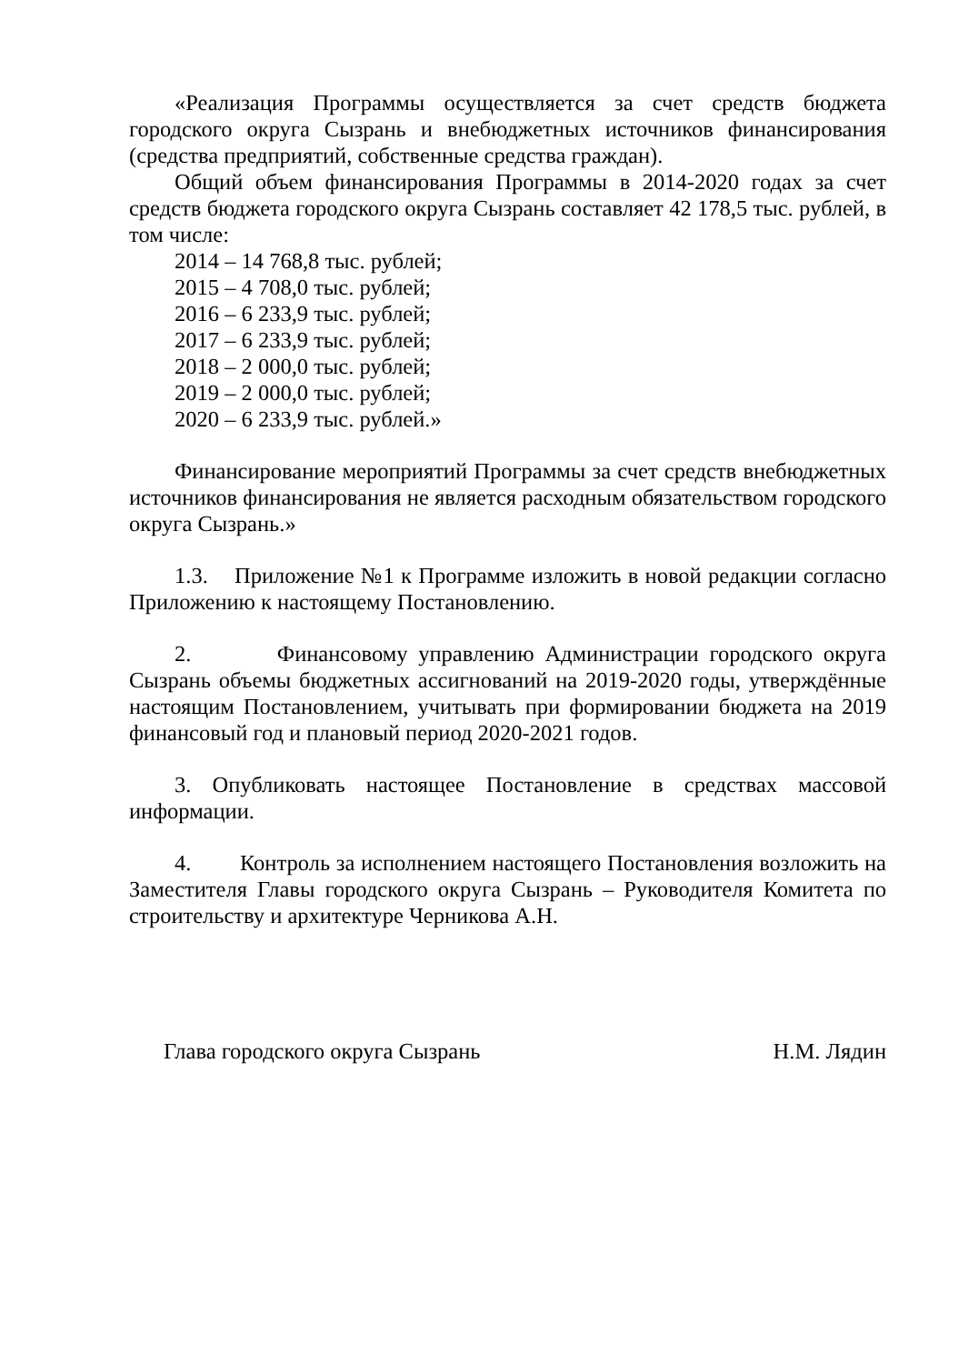«Реализация Программы осуществляется за счет средств бюджета городского округа Сызрань и внебюджетных источников финансирования (средства предприятий, собственные средства граждан).
Общий объем финансирования Программы в 2014-2020 годах за счет средств бюджета городского округа Сызрань составляет 42 178,5 тыс. рублей, в том числе:
2014 – 14 768,8 тыс. рублей;
2015 – 4 708,0 тыс. рублей;
2016 – 6 233,9 тыс. рублей;
2017 – 6 233,9 тыс. рублей;
2018 – 2 000,0 тыс. рублей;
2019 – 2 000,0 тыс. рублей;
2020 – 6 233,9 тыс. рублей.»
Финансирование мероприятий Программы за счет средств внебюджетных источников финансирования не является расходным обязательством городского округа Сызрань.»
1.3. Приложение №1 к Программе изложить в новой редакции согласно Приложению к настоящему Постановлению.
2. Финансовому управлению Администрации городского округа Сызрань объемы бюджетных ассигнований на 2019-2020 годы, утверждённые настоящим Постановлением, учитывать при формировании бюджета на 2019 финансовый год и плановый период 2020-2021 годов.
3. Опубликовать настоящее Постановление в средствах массовой информации.
4. Контроль за исполнением настоящего Постановления возложить на Заместителя Главы городского округа Сызрань – Руководителя Комитета по строительству и архитектуре Черникова А.Н.
Глава городского округа Сызрань Н.М. Лядин